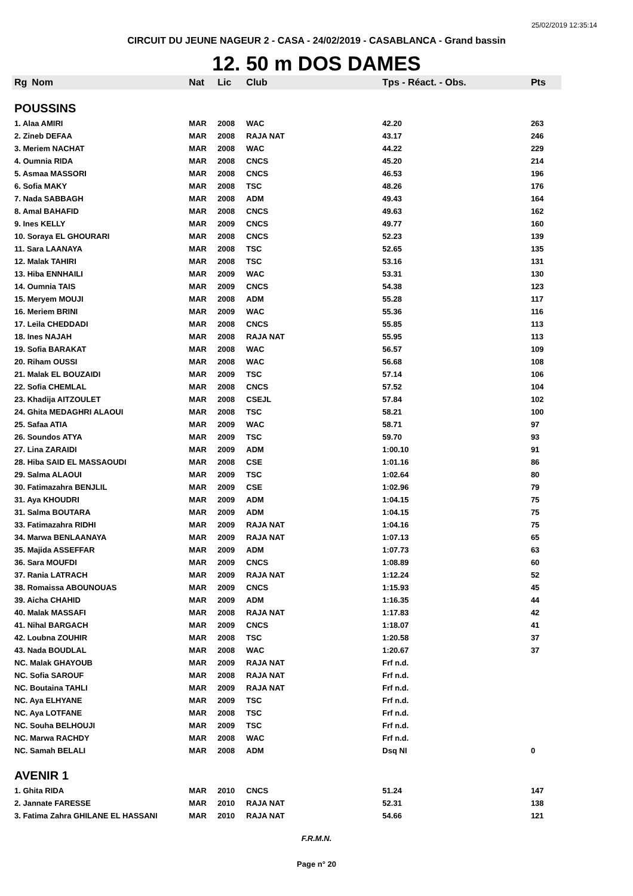25/02/2019 12:35:14
CIRCUIT DU JEUNE NAGEUR 2 - CASA - 24/02/2019 - CASABLANCA - Grand bassin
12. 50 m DOS DAMES
| Rg | Nom | Nat | Lic | Club | Tps - Réact. - Obs. | Pts |
| --- | --- | --- | --- | --- | --- | --- |
| POUSSINS | | | | | | |
| 1. Alaa AMIRI | | MAR | 2008 | WAC | 42.20 | 263 |
| 2. Zineb DEFAA | | MAR | 2008 | RAJA NAT | 43.17 | 246 |
| 3. Meriem NACHAT | | MAR | 2008 | WAC | 44.22 | 229 |
| 4. Oumnia RIDA | | MAR | 2008 | CNCS | 45.20 | 214 |
| 5. Asmaa MASSORI | | MAR | 2008 | CNCS | 46.53 | 196 |
| 6. Sofia MAKY | | MAR | 2008 | TSC | 48.26 | 176 |
| 7. Nada SABBAGH | | MAR | 2008 | ADM | 49.43 | 164 |
| 8. Amal BAHAFID | | MAR | 2008 | CNCS | 49.63 | 162 |
| 9. Ines KELLY | | MAR | 2009 | CNCS | 49.77 | 160 |
| 10. Soraya EL GHOURARI | | MAR | 2008 | CNCS | 52.23 | 139 |
| 11. Sara LAANAYA | | MAR | 2008 | TSC | 52.65 | 135 |
| 12. Malak TAHIRI | | MAR | 2008 | TSC | 53.16 | 131 |
| 13. Hiba ENNHAILI | | MAR | 2009 | WAC | 53.31 | 130 |
| 14. Oumnia TAIS | | MAR | 2009 | CNCS | 54.38 | 123 |
| 15. Meryem MOUJI | | MAR | 2008 | ADM | 55.28 | 117 |
| 16. Meriem BRINI | | MAR | 2009 | WAC | 55.36 | 116 |
| 17. Leila CHEDDADI | | MAR | 2008 | CNCS | 55.85 | 113 |
| 18. Ines NAJAH | | MAR | 2008 | RAJA NAT | 55.95 | 113 |
| 19. Sofia BARAKAT | | MAR | 2008 | WAC | 56.57 | 109 |
| 20. Riham OUSSI | | MAR | 2008 | WAC | 56.68 | 108 |
| 21. Malak EL BOUZAIDI | | MAR | 2009 | TSC | 57.14 | 106 |
| 22. Sofia CHEMLAL | | MAR | 2008 | CNCS | 57.52 | 104 |
| 23. Khadija AITZOULET | | MAR | 2008 | CSEJL | 57.84 | 102 |
| 24. Ghita MEDAGHRI ALAOUI | | MAR | 2008 | TSC | 58.21 | 100 |
| 25. Safaa ATIA | | MAR | 2009 | WAC | 58.71 | 97 |
| 26. Soundos ATYA | | MAR | 2009 | TSC | 59.70 | 93 |
| 27. Lina ZARAIDI | | MAR | 2009 | ADM | 1:00.10 | 91 |
| 28. Hiba SAID EL MASSAOUDI | | MAR | 2008 | CSE | 1:01.16 | 86 |
| 29. Salma ALAOUI | | MAR | 2009 | TSC | 1:02.64 | 80 |
| 30. Fatimazahra BENJLIL | | MAR | 2009 | CSE | 1:02.96 | 79 |
| 31. Aya KHOUDRI | | MAR | 2009 | ADM | 1:04.15 | 75 |
| 31. Salma BOUTARA | | MAR | 2009 | ADM | 1:04.15 | 75 |
| 33. Fatimazahra RIDHI | | MAR | 2009 | RAJA NAT | 1:04.16 | 75 |
| 34. Marwa BENLAANAYA | | MAR | 2009 | RAJA NAT | 1:07.13 | 65 |
| 35. Majida ASSEFFAR | | MAR | 2009 | ADM | 1:07.73 | 63 |
| 36. Sara MOUFDI | | MAR | 2009 | CNCS | 1:08.89 | 60 |
| 37. Rania LATRACH | | MAR | 2009 | RAJA NAT | 1:12.24 | 52 |
| 38. Romaissa ABOUNOUAS | | MAR | 2009 | CNCS | 1:15.93 | 45 |
| 39. Aicha CHAHID | | MAR | 2009 | ADM | 1:16.35 | 44 |
| 40. Malak MASSAFI | | MAR | 2008 | RAJA NAT | 1:17.83 | 42 |
| 41. Nihal BARGACH | | MAR | 2009 | CNCS | 1:18.07 | 41 |
| 42. Loubna ZOUHIR | | MAR | 2008 | TSC | 1:20.58 | 37 |
| 43. Nada BOUDLAL | | MAR | 2008 | WAC | 1:20.67 | 37 |
| NC. Malak GHAYOUB | | MAR | 2009 | RAJA NAT | Frf n.d. | |
| NC. Sofia SAROUF | | MAR | 2008 | RAJA NAT | Frf n.d. | |
| NC. Boutaina TAHLI | | MAR | 2009 | RAJA NAT | Frf n.d. | |
| NC. Aya ELHYANE | | MAR | 2009 | TSC | Frf n.d. | |
| NC. Aya LOTFANE | | MAR | 2008 | TSC | Frf n.d. | |
| NC. Souha BELHOUJI | | MAR | 2009 | TSC | Frf n.d. | |
| NC. Marwa RACHDY | | MAR | 2008 | WAC | Frf n.d. | |
| NC. Samah BELALI | | MAR | 2008 | ADM | Dsq NI | 0 |
| AVENIR 1 | | | | | | |
| 1. Ghita RIDA | | MAR | 2010 | CNCS | 51.24 | 147 |
| 2. Jannate FARESSE | | MAR | 2010 | RAJA NAT | 52.31 | 138 |
| 3. Fatima Zahra GHILANE EL HASSANI | | MAR | 2010 | RAJA NAT | 54.66 | 121 |
F.R.M.N.
Page n° 20